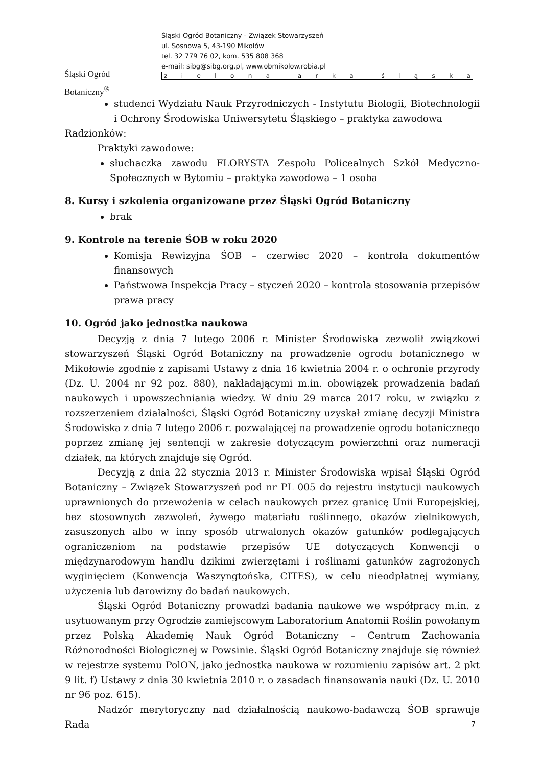Śląski Ogród Botaniczny<sup>®</sup>
Śląski Ogród Botaniczny - Związek Stowarzyszeń
ul. Sosnowa 5, 43-190 Mikołów
tel. 32 779 76 02, kom. 535 808 368
e-mail: sibg@sibg.org.pl, www.obmikolow.robia.pl
zielona arka śląska
studenci Wydziału Nauk Przyrodniczych - Instytutu Biologii, Biotechnologii i Ochrony Środowiska Uniwersytetu Śląskiego – praktyka zawodowa
Radzionków:
Praktyki zawodowe:
słuchaczka zawodu FLORYSTA Zespołu Policealnych Szkół Medyczno-Społecznych w Bytomiu – praktyka zawodowa – 1 osoba
8. Kursy i szkolenia organizowane przez Śląski Ogród Botaniczny
brak
9. Kontrole na terenie ŚOB w roku 2020
Komisja Rewizyjna ŚOB – czerwiec 2020 – kontrola dokumentów finansowych
Państwowa Inspekcja Pracy – styczeń 2020 – kontrola stosowania przepisów prawa pracy
10. Ogród jako jednostka naukowa
Decyzją z dnia 7 lutego 2006 r. Minister Środowiska zezwolił związkowi stowarzyszeń Śląski Ogród Botaniczny na prowadzenie ogrodu botanicznego w Mikołowie zgodnie z zapisami Ustawy z dnia 16 kwietnia 2004 r. o ochronie przyrody (Dz. U. 2004 nr 92 poz. 880), nakładającymi m.in. obowiązek prowadzenia badań naukowych i upowszechniania wiedzy. W dniu 29 marca 2017 roku, w związku z rozszerzeniem działalności, Śląski Ogród Botaniczny uzyskał zmianę decyzji Ministra Środowiska z dnia 7 lutego 2006 r. pozwalającej na prowadzenie ogrodu botanicznego poprzez zmianę jej sentencji w zakresie dotyczącym powierzchni oraz numeracji działek, na których znajduje się Ogród.
Decyzją z dnia 22 stycznia 2013 r. Minister Środowiska wpisał Śląski Ogród Botaniczny – Związek Stowarzyszeń pod nr PL 005 do rejestru instytucji naukowych uprawnionych do przewożenia w celach naukowych przez granicę Unii Europejskiej, bez stosownych zezwoleń, żywego materiału roślinnego, okazów zielnikowych, zasuszonych albo w inny sposób utrwalonych okazów gatunków podlegających ograniczeniom na podstawie przepisów UE dotyczących Konwencji o międzynarodowym handlu dzikimi zwierzętami i roślinami gatunków zagrożonych wyginięciem (Konwencja Waszyngtońska, CITES), w celu nieodpłatnej wymiany, użyczenia lub darowizny do badań naukowych.
Śląski Ogród Botaniczny prowadzi badania naukowe we współpracy m.in. z usytuowanym przy Ogrodzie zamiejscowym Laboratorium Anatomii Roślin powołanym przez Polską Akademię Nauk Ogród Botaniczny – Centrum Zachowania Różnorodności Biologicznej w Powsinie. Śląski Ogród Botaniczny znajduje się również w rejestrze systemu PolON, jako jednostka naukowa w rozumieniu zapisów art. 2 pkt 9 lit. f) Ustawy z dnia 30 kwietnia 2010 r. o zasadach finansowania nauki (Dz. U. 2010 nr 96 poz. 615).
Nadzór merytoryczny nad działalnością naukowo-badawczą ŚOB sprawuje Rada
7